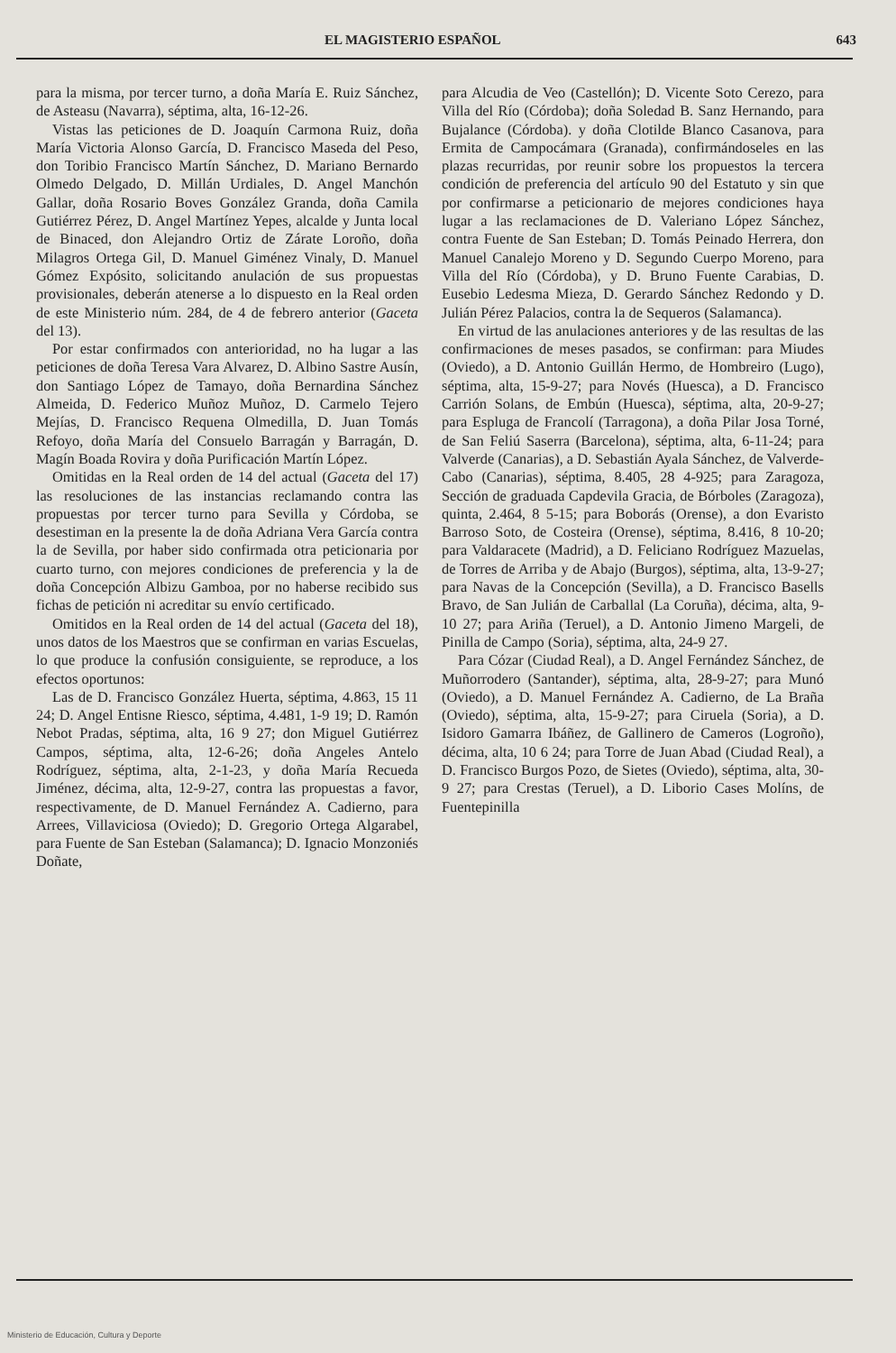EL MAGISTERIO ESPAÑOL 643
para la misma, por tercer turno, a doña María E. Ruiz Sánchez, de Asteasu (Navarra), séptima, alta, 16-12-26.
Vistas las peticiones de D. Joaquín Carmona Ruiz, doña María Victoria Alonso García, D. Francisco Maseda del Peso, don Toribio Francisco Martín Sánchez, D. Mariano Bernardo Olmedo Delgado, D. Millán Urdiales, D. Angel Manchón Gallar, doña Rosario Boves González Granda, doña Camila Gutiérrez Pérez, D. Angel Martínez Yepes, alcalde y Junta local de Binaced, don Alejandro Ortiz de Zárate Loroño, doña Milagros Ortega Gil, D. Manuel Giménez Vinaly, D. Manuel Gómez Expósito, solicitando anulación de sus propuestas provisionales, deberán atenerse a lo dispuesto en la Real orden de este Ministerio núm. 284, de 4 de febrero anterior (Gaceta del 13).
Por estar confirmados con anterioridad, no ha lugar a las peticiones de doña Teresa Vara Alvarez, D. Albino Sastre Ausín, don Santiago López de Tamayo, doña Bernardina Sánchez Almeida, D. Federico Muñoz Muñoz, D. Carmelo Tejero Mejías, D. Francisco Requena Olmedilla, D. Juan Tomás Refoyo, doña María del Consuelo Barragán y Barragán, D. Magín Boada Rovira y doña Purificación Martín López.
Omitidas en la Real orden de 14 del actual (Gaceta del 17) las resoluciones de las instancias reclamando contra las propuestas por tercer turno para Sevilla y Córdoba, se desestiman en la presente la de doña Adriana Vera García contra la de Sevilla, por haber sido confirmada otra peticionaria por cuarto turno, con mejores condiciones de preferencia y la de doña Concepción Albizu Gamboa, por no haberse recibido sus fichas de petición ni acreditar su envío certificado.
Omitidos en la Real orden de 14 del actual (Gaceta del 18), unos datos de los Maestros que se confirman en varias Escuelas, lo que produce la confusión consiguiente, se reproduce, a los efectos oportunos:
Las de D. Francisco González Huerta, séptima, 4.863, 15 11 24; D. Angel Entisne Riesco, séptima, 4.481, 1-9 19; D. Ramón Nebot Pradas, séptima, alta, 16 9 27; don Miguel Gutiérrez Campos, séptima, alta, 12-6-26; doña Angeles Antelo Rodríguez, séptima, alta, 2-1-23, y doña María Recueda Jiménez, décima, alta, 12-9-27, contra las propuestas a favor, respectivamente, de D. Manuel Fernández A. Cadierno, para Arrees, Villaviciosa (Oviedo); D. Gregorio Ortega Algarabel, para Fuente de San Esteban (Salamanca); D. Ignacio Monzoniés Doñate,
para Alcudia de Veo (Castellón); D. Vicente Soto Cerezo, para Villa del Río (Córdoba); doña Soledad B. Sanz Hernando, para Bujalance (Córdoba). y doña Clotilde Blanco Casanova, para Ermita de Campocámara (Granada), confirmándoseles en las plazas recurridas, por reunir sobre los propuestos la tercera condición de preferencia del artículo 90 del Estatuto y sin que por confirmarse a peticionario de mejores condiciones haya lugar a las reclamaciones de D. Valeriano López Sánchez, contra Fuente de San Esteban; D. Tomás Peinado Herrera, don Manuel Canalejo Moreno y D. Segundo Cuerpo Moreno, para Villa del Río (Córdoba), y D. Bruno Fuente Carabias, D. Eusebio Ledesma Mieza, D. Gerardo Sánchez Redondo y D. Julián Pérez Palacios, contra la de Sequeros (Salamanca).
En virtud de las anulaciones anteriores y de las resultas de las confirmaciones de meses pasados, se confirman: para Miudes (Oviedo), a D. Antonio Guillán Hermo, de Hombreiro (Lugo), séptima, alta, 15-9-27; para Novés (Huesca), a D. Francisco Carrión Solans, de Embún (Huesca), séptima, alta, 20-9-27; para Espluga de Francolí (Tarragona), a doña Pilar Josa Torné, de San Feliú Saserra (Barcelona), séptima, alta, 6-11-24; para Valverde (Canarias), a D. Sebastián Ayala Sánchez, de Valverde-Cabo (Canarias), séptima, 8.405, 28 4-925; para Zaragoza, Sección de graduada Capdevila Gracia, de Bórboles (Zaragoza), quinta, 2.464, 8 5-15; para Boborás (Orense), a don Evaristo Barroso Soto, de Costeira (Orense), séptima, 8.416, 8 10-20; para Valdaracete (Madrid), a D. Feliciano Rodríguez Mazuelas, de Torres de Arriba y de Abajo (Burgos), séptima, alta, 13-9-27; para Navas de la Concepción (Sevilla), a D. Francisco Basells Bravo, de San Julián de Carballal (La Coruña), décima, alta, 9-10 27; para Ariña (Teruel), a D. Antonio Jimeno Margeli, de Pinilla de Campo (Soria), séptima, alta, 24-9 27.
Para Cózar (Ciudad Real), a D. Angel Fernández Sánchez, de Muñorrodero (Santander), séptima, alta, 28-9-27; para Munó (Oviedo), a D. Manuel Fernández A. Cadierno, de La Braña (Oviedo), séptima, alta, 15-9-27; para Ciruela (Soria), a D. Isidoro Gamarra Ibáñez, de Gallinero de Cameros (Logroño), décima, alta, 10 6 24; para Torre de Juan Abad (Ciudad Real), a D. Francisco Burgos Pozo, de Sietes (Oviedo), séptima, alta, 30-9 27; para Crestas (Teruel), a D. Liborio Cases Molíns, de Fuentepinilla
Ministerio de Educación, Cultura y Deporte